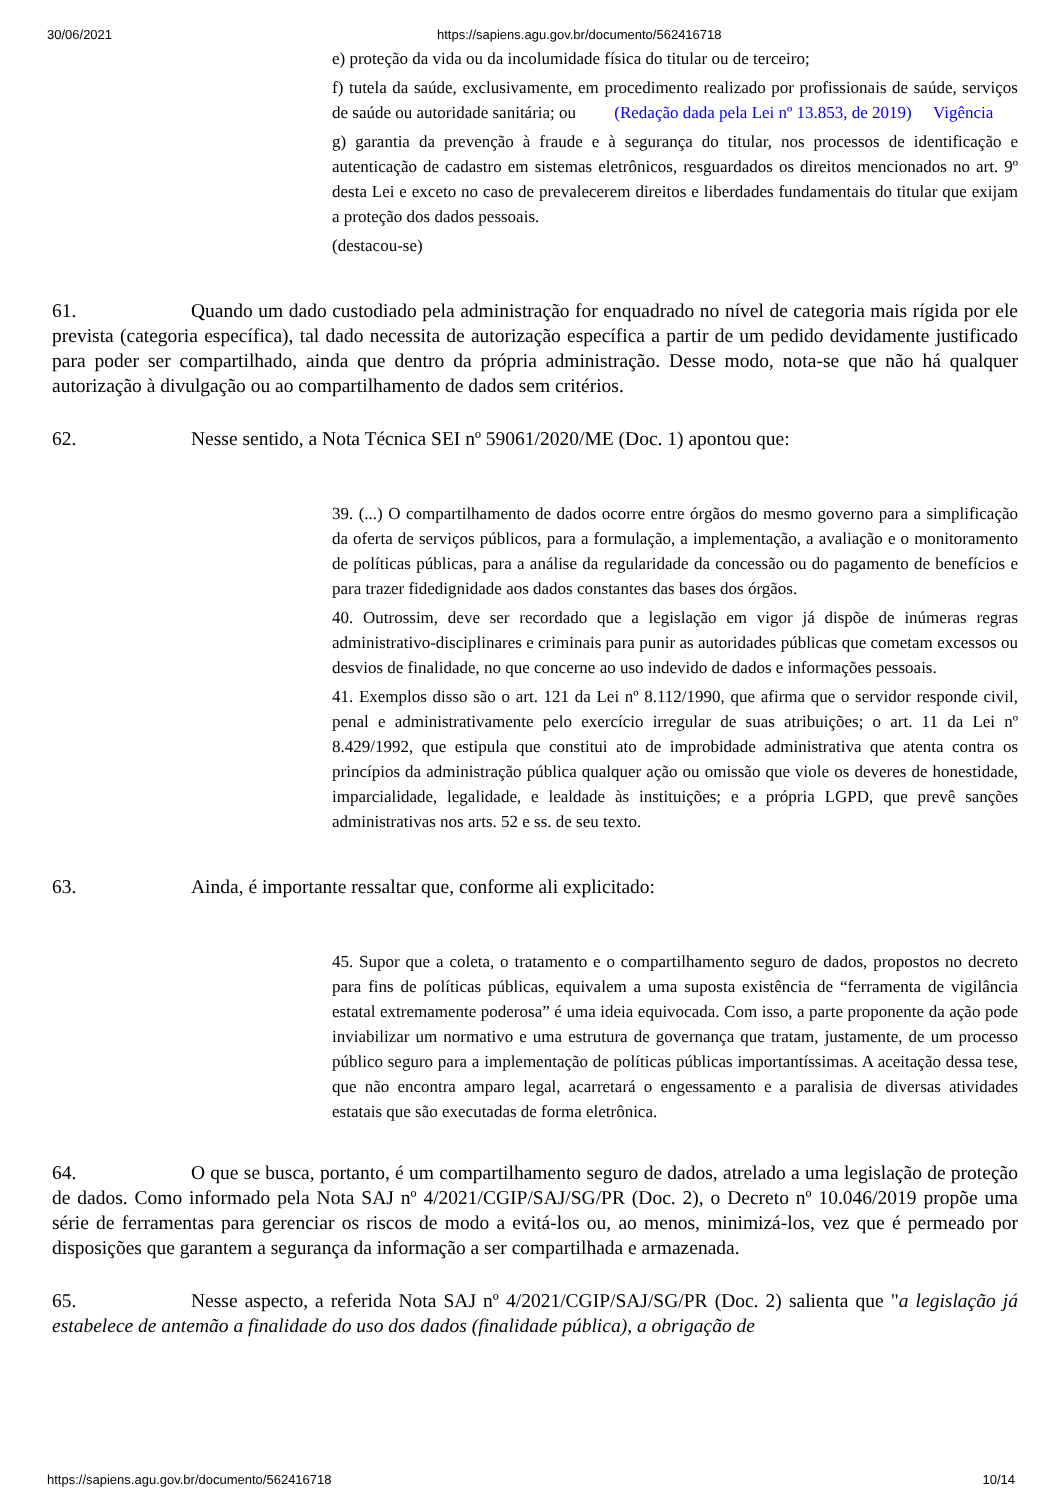30/06/2021 https://sapiens.agu.gov.br/documento/562416718
e) proteção da vida ou da incolumidade física do titular ou de terceiro;
f) tutela da saúde, exclusivamente, em procedimento realizado por profissionais de saúde, serviços de saúde ou autoridade sanitária; ou (Redação dada pela Lei nº 13.853, de 2019) Vigência
g) garantia da prevenção à fraude e à segurança do titular, nos processos de identificação e autenticação de cadastro em sistemas eletrônicos, resguardados os direitos mencionados no art. 9º desta Lei e exceto no caso de prevalecerem direitos e liberdades fundamentais do titular que exijam a proteção dos dados pessoais.
(destacou-se)
61. Quando um dado custodiado pela administração for enquadrado no nível de categoria mais rígida por ele prevista (categoria específica), tal dado necessita de autorização específica a partir de um pedido devidamente justificado para poder ser compartilhado, ainda que dentro da própria administração. Desse modo, nota-se que não há qualquer autorização à divulgação ou ao compartilhamento de dados sem critérios.
62. Nesse sentido, a Nota Técnica SEI nº 59061/2020/ME (Doc. 1) apontou que:
39. (...) O compartilhamento de dados ocorre entre órgãos do mesmo governo para a simplificação da oferta de serviços públicos, para a formulação, a implementação, a avaliação e o monitoramento de políticas públicas, para a análise da regularidade da concessão ou do pagamento de benefícios e para trazer fidedignidade aos dados constantes das bases dos órgãos.
40. Outrossim, deve ser recordado que a legislação em vigor já dispõe de inúmeras regras administrativo-disciplinares e criminais para punir as autoridades públicas que cometam excessos ou desvios de finalidade, no que concerne ao uso indevido de dados e informações pessoais.
41. Exemplos disso são o art. 121 da Lei nº 8.112/1990, que afirma que o servidor responde civil, penal e administrativamente pelo exercício irregular de suas atribuições; o art. 11 da Lei nº 8.429/1992, que estipula que constitui ato de improbidade administrativa que atenta contra os princípios da administração pública qualquer ação ou omissão que viole os deveres de honestidade, imparcialidade, legalidade, e lealdade às instituições; e a própria LGPD, que prevê sanções administrativas nos arts. 52 e ss. de seu texto.
63. Ainda, é importante ressaltar que, conforme ali explicitado:
45. Supor que a coleta, o tratamento e o compartilhamento seguro de dados, propostos no decreto para fins de políticas públicas, equivalem a uma suposta existência de “ferramenta de vigilância estatal extremamente poderosa” é uma ideia equivocada. Com isso, a parte proponente da ação pode inviabilizar um normativo e uma estrutura de governança que tratam, justamente, de um processo público seguro para a implementação de políticas públicas importantíssimas. A aceitação dessa tese, que não encontra amparo legal, acarretará o engessamento e a paralisia de diversas atividades estatais que são executadas de forma eletrônica.
64. O que se busca, portanto, é um compartilhamento seguro de dados, atrelado a uma legislação de proteção de dados. Como informado pela Nota SAJ nº 4/2021/CGIP/SAJ/SG/PR (Doc. 2), o Decreto nº 10.046/2019 propõe uma série de ferramentas para gerenciar os riscos de modo a evitá-los ou, ao menos, minimizá-los, vez que é permeado por disposições que garantem a segurança da informação a ser compartilhada e armazenada.
65. Nesse aspecto, a referida Nota SAJ nº 4/2021/CGIP/SAJ/SG/PR (Doc. 2) salienta que "a legislação já estabelece de antemão a finalidade do uso dos dados (finalidade pública), a obrigação de
https://sapiens.agu.gov.br/documento/562416718 10/14